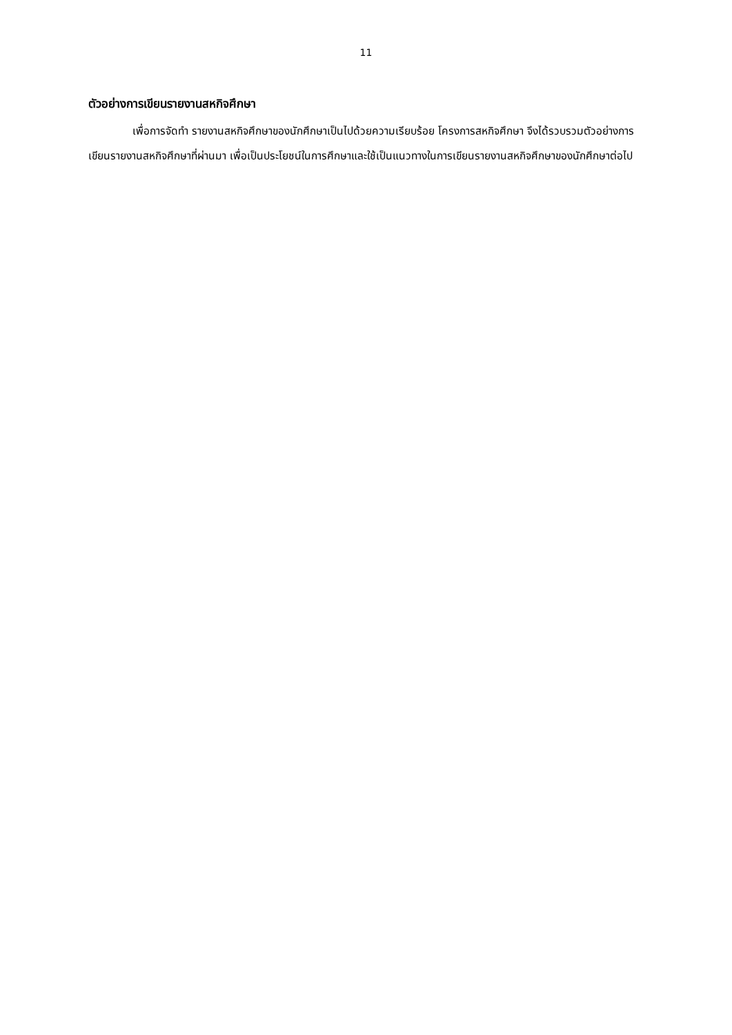11
ตัวอย่างการเขียนรายงานสหกิจศึกษา
เพื่อการจัดทำ รายงานสหกิจศึกษาของนักศึกษาเป็นไปด้วยความเรียบร้อย โครงการสหกิจศึกษา จึงได้รวบรวมตัวอย่างการเขียนรายงานสหกิจศึกษาที่ผ่านมา เพื่อเป็นประโยชน์ในการศึกษาและใช้เป็นแนวทางในการเขียนรายงานสหกิจศึกษาของนักศึกษาต่อไป